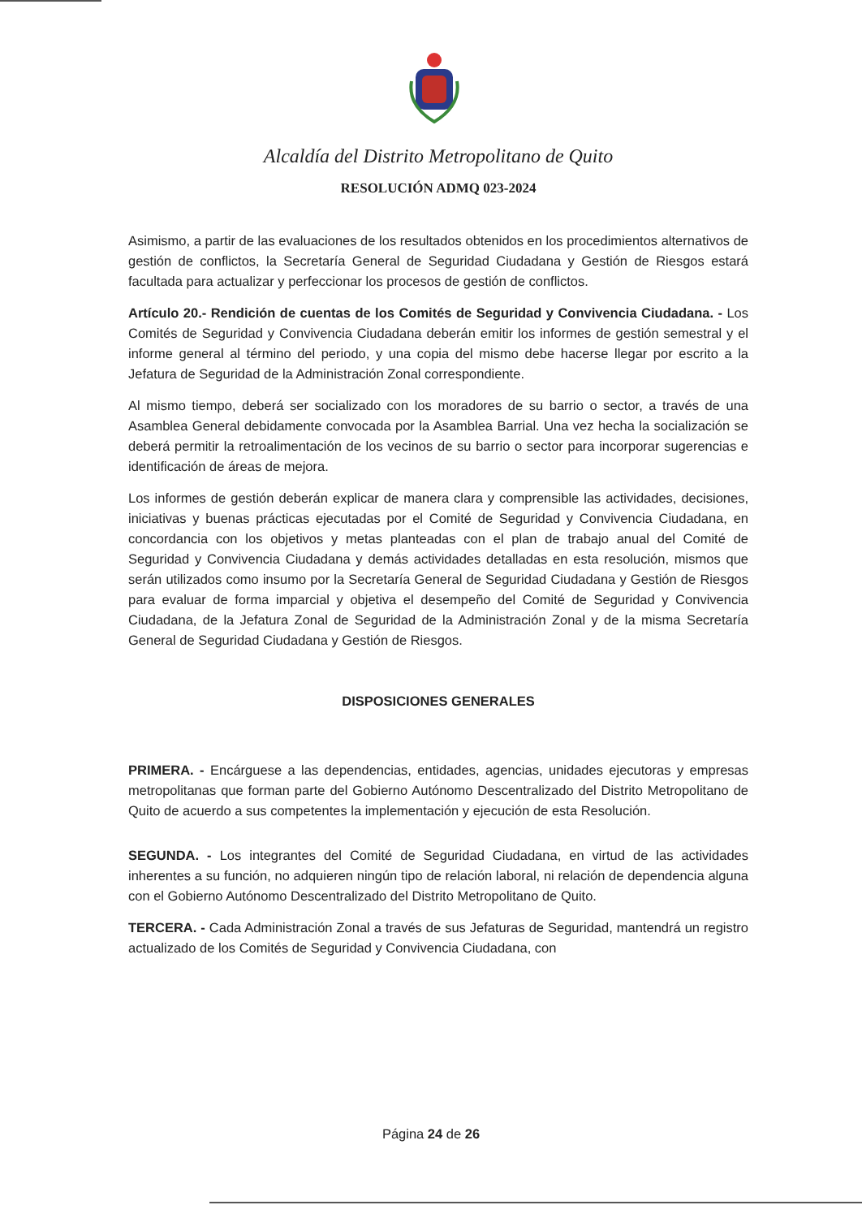Alcaldía del Distrito Metropolitano de Quito
RESOLUCIÓN ADMQ 023-2024
Asimismo, a partir de las evaluaciones de los resultados obtenidos en los procedimientos alternativos de gestión de conflictos, la Secretaría General de Seguridad Ciudadana y Gestión de Riesgos estará facultada para actualizar y perfeccionar los procesos de gestión de conflictos.
Artículo 20.- Rendición de cuentas de los Comités de Seguridad y Convivencia Ciudadana. - Los Comités de Seguridad y Convivencia Ciudadana deberán emitir los informes de gestión semestral y el informe general al término del periodo, y una copia del mismo debe hacerse llegar por escrito a la Jefatura de Seguridad de la Administración Zonal correspondiente.
Al mismo tiempo, deberá ser socializado con los moradores de su barrio o sector, a través de una Asamblea General debidamente convocada por la Asamblea Barrial. Una vez hecha la socialización se deberá permitir la retroalimentación de los vecinos de su barrio o sector para incorporar sugerencias e identificación de áreas de mejora.
Los informes de gestión deberán explicar de manera clara y comprensible las actividades, decisiones, iniciativas y buenas prácticas ejecutadas por el Comité de Seguridad y Convivencia Ciudadana, en concordancia con los objetivos y metas planteadas con el plan de trabajo anual del Comité de Seguridad y Convivencia Ciudadana y demás actividades detalladas en esta resolución, mismos que serán utilizados como insumo por la Secretaría General de Seguridad Ciudadana y Gestión de Riesgos para evaluar de forma imparcial y objetiva el desempeño del Comité de Seguridad y Convivencia Ciudadana, de la Jefatura Zonal de Seguridad de la Administración Zonal y de la misma Secretaría General de Seguridad Ciudadana y Gestión de Riesgos.
DISPOSICIONES GENERALES
PRIMERA. - Encárguese a las dependencias, entidades, agencias, unidades ejecutoras y empresas metropolitanas que forman parte del Gobierno Autónomo Descentralizado del Distrito Metropolitano de Quito de acuerdo a sus competentes la implementación y ejecución de esta Resolución.
SEGUNDA. - Los integrantes del Comité de Seguridad Ciudadana, en virtud de las actividades inherentes a su función, no adquieren ningún tipo de relación laboral, ni relación de dependencia alguna con el Gobierno Autónomo Descentralizado del Distrito Metropolitano de Quito.
TERCERA. - Cada Administración Zonal a través de sus Jefaturas de Seguridad, mantendrá un registro actualizado de los Comités de Seguridad y Convivencia Ciudadana, con
Página 24 de 26